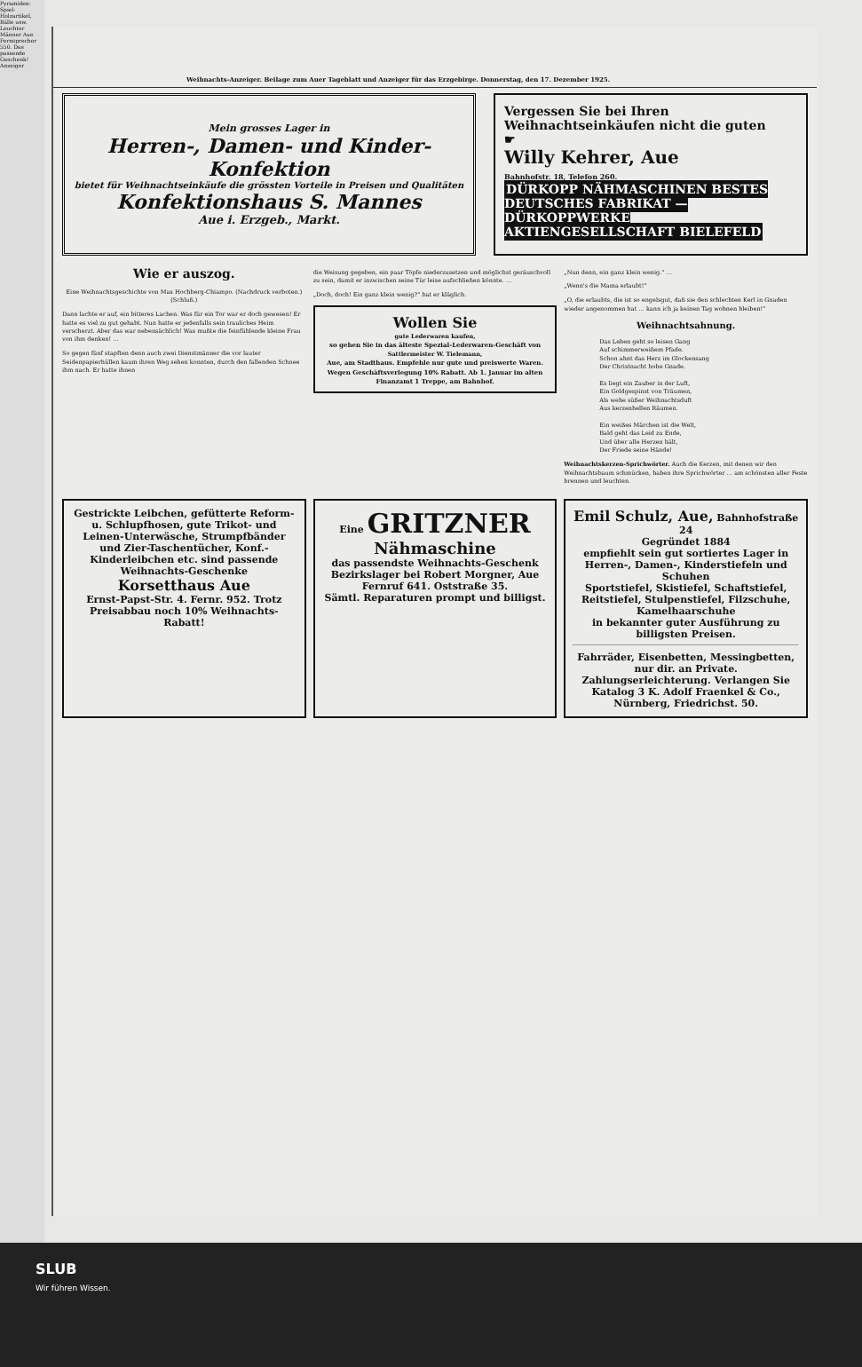Pyramiden: Spiel- Holzartikel, Bälle usw. Leuchter Männer Aue Fernsprecher 550. Das passende Geschenk! Anzeiger
Weihnachts-Anzeiger. Beilage zum Auer Tageblatt und Anzeiger für das Erzgebirge. Donnerstag, den 17. Dezember 1925.
Mein grosses Lager in
Herren-, Damen- und Kinder-Konfektion
bietet für Weihnachtseinkäufe die grössten Vorteile in Preisen und Qualitäten
Konfektionshaus S. Mannes
Aue i. Erzgeb., Markt.
Vergessen Sie bei Ihren Weihnachtseinkäufen nicht die guten
☛
Willy Kehrer, Aue
Bahnhofstr. 18, Telefon 260.
DÜRKOPP NÄHMASCHINEN BESTES DEUTSCHES FABRIKAT — DÜRKOPPWERKE AKTIENGESELLSCHAFT BIELEFELD
Wie er auszog.
Eine Weihnachtsgeschichte von Max Hochberg-Chiampo. (Nachdruck verboten.) (Schluß.)
Dann lachte er auf, ein bitteres Lachen. Was für ein Tor war er doch gewesen! Er hatte es viel zu gut gehabt. Nun hatte er jedenfalls sein trauliches Heim verscherzt. Aber das war nebensächlich! Was mußte die feinfühlende kleine Frau von ihm denken! …
So gegen fünf stapften denn auch zwei Dienstmänner die vor lauter Seidenpapierhüllen kaum ihren Weg sehen konnten, durch den fallenden Schnee ihm nach. Er hatte ihnen
die Weisung gegeben, ein paar Töpfe niederzusetzen und möglichst geräuschvoll zu sein, damit er inzwischen seine Tür leise aufschließen könnte. …
„Doch, doch! Ein ganz klein wenig?“ bat er kläglich.
Wollen Sie
gute Lederwaren kaufen,
so gehen Sie in das älteste Spezial-Lederwaren-Geschäft von
Sattlermeister W. Tielemann,
Aue, am Stadthaus. Empfehle nur gute und preiswerte Waren. Wegen Geschäftsverlegung 10% Rabatt. Ab 1. Januar im alten Finanzamt 1 Treppe, am Bahnhof.
„Nun denn, ein ganz klein wenig.“ …
„Wenn's die Mama erlaubt!“
„O, die erlaubts, die ist so engelsgut, daß sie den schlechten Kerl in Gnaden wieder angenommen hat … kann ich ja keinen Tag wohnen bleiben!“
Weihnachtsahnung.
Das Leben geht so leisen Gang
Auf schimmerweißem Pfade.
Schon ahnt das Herz im Glockensang
Der Christnacht hohe Gnade.
Es liegt ein Zauber in der Luft,
Ein Goldgespinst von Träumen,
Als wehe süßer Weihnachtsduft
Aus kerzenhellen Räumen.
Ein weißes Märchen ist die Welt,
Bald geht das Leid zu Ende,
Und über alle Herzen hält,
Der Friede seine Hände!
Weihnachtskerzen-Sprichwörter. Auch die Kerzen, mit denen wir den Weihnachtsbaum schmücken, haben ihre Sprichwörter … am schönsten aller Feste brennen und leuchten.
Gestrickte Leibchen, gefütterte Reform- u. Schlupfhosen, gute Trikot- und Leinen-Unterwäsche, Strumpfbänder und Zier-Taschentücher, Konf.-Kinderleibchen etc. sind passende Weihnachts-Geschenke
Korsetthaus Aue
Ernst-Papst-Str. 4. Fernr. 952. Trotz Preisabbau noch 10% Weihnachts-Rabatt!
Eine GRITZNER
Nähmaschine
das passendste Weihnachts-Geschenk
Bezirkslager bei Robert Morgner, Aue
Fernruf 641. Oststraße 35.
Sämtl. Reparaturen prompt und billigst.
Emil Schulz, Aue, Bahnhofstraße 24
Gegründet 1884
empfiehlt sein gut sortiertes Lager in Herren-, Damen-, Kinderstiefeln und Schuhen
Sportstiefel, Skistiefel, Schaftstiefel, Reitstiefel, Stulpenstiefel, Filzschuhe, Kamelhaarschuhe
in bekannter guter Ausführung zu billigsten Preisen.
Fahrräder, Eisenbetten, Messingbetten, nur dir. an Private. Zahlungserleichterung. Verlangen Sie Katalog 3 K. Adolf Fraenkel & Co., Nürnberg, Friedrichst. 50.
SLUB
Wir führen Wissen.